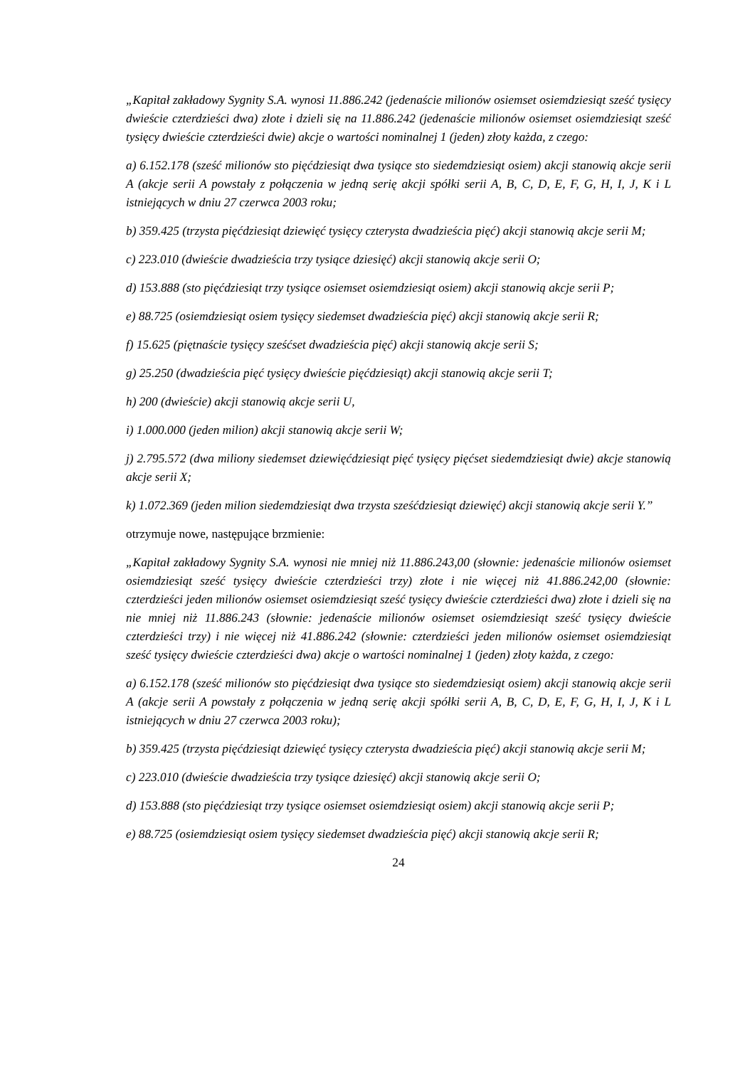„Kapitał zakładowy Sygnity S.A. wynosi 11.886.242 (jedenaście milionów osiemset osiemdziesiąt sześć tysięcy dwieście czterdzieści dwa) złote i dzieli się na 11.886.242 (jedenaście milionów osiemset osiemdziesiąt sześć tysięcy dwieście czterdzieści dwie) akcje o wartości nominalnej 1 (jeden) złoty każda, z czego:
a) 6.152.178 (sześć milionów sto pięćdziesiąt dwa tysiące sto siedemdziesiąt osiem) akcji stanowią akcje serii A (akcje serii A powstały z połączenia w jedną serię akcji spółki serii A, B, C, D, E, F, G, H, I, J, K i L istniejących w dniu 27 czerwca 2003 roku;
b) 359.425 (trzysta pięćdziesiąt dziewięć tysięcy czterysta dwadzieścia pięć) akcji stanowią akcje serii M;
c) 223.010 (dwieście dwadzieścia trzy tysiące dziesięć) akcji stanowią akcje serii O;
d) 153.888 (sto pięćdziesiąt trzy tysiące osiemset osiemdziesiąt osiem) akcji stanowią akcje serii P;
e) 88.725 (osiemdziesiąt osiem tysięcy siedemset dwadzieścia pięć) akcji stanowią akcje serii R;
f) 15.625 (piętnaście tysięcy sześćset dwadzieścia pięć) akcji stanowią akcje serii S;
g) 25.250 (dwadzieścia pięć tysięcy dwieście pięćdziesiąt) akcji stanowią akcje serii T;
h) 200 (dwieście) akcji stanowią akcje serii U,
i) 1.000.000 (jeden milion) akcji stanowią akcje serii W;
j) 2.795.572 (dwa miliony siedemset dziewięćdziesiąt pięć tysięcy pięćset siedemdziesiąt dwie) akcje stanowią akcje serii X;
k) 1.072.369 (jeden milion siedemdziesiąt dwa trzysta sześćdziesiąt dziewięć) akcji stanowią akcje serii Y.”
otrzymuje nowe, następujące brzmienie:
„Kapitał zakładowy Sygnity S.A. wynosi nie mniej niż 11.886.243,00 (słownie: jedenaście milionów osiemset osiemdziesiąt sześć tysięcy dwieście czterdzieści trzy) złote i nie więcej niż 41.886.242,00 (słownie: czterdzieści jeden milionów osiemset osiemdziesiąt sześć tysięcy dwieście czterdzieści dwa) złote i dzieli się na nie mniej niż 11.886.243 (słownie: jedenaście milionów osiemset osiemdziesiąt sześć tysięcy dwieście czterdzieści trzy) i nie więcej niż 41.886.242 (słownie: czterdzieści jeden milionów osiemset osiemdziesiąt sześć tysięcy dwieście czterdzieści dwa) akcje o wartości nominalnej 1 (jeden) złoty każda, z czego:
a) 6.152.178 (sześć milionów sto pięćdziesiąt dwa tysiące sto siedemdziesiąt osiem) akcji stanowią akcje serii A (akcje serii A powstały z połączenia w jedną serię akcji spółki serii A, B, C, D, E, F, G, H, I, J, K i L istniejących w dniu 27 czerwca 2003 roku);
b) 359.425 (trzysta pięćdziesiąt dziewięć tysięcy czterysta dwadzieścia pięć) akcji stanowią akcje serii M;
c) 223.010 (dwieście dwadzieścia trzy tysiące dziesięć) akcji stanowią akcje serii O;
d) 153.888 (sto pięćdziesiąt trzy tysiące osiemset osiemdziesiąt osiem) akcji stanowią akcje serii P;
e) 88.725 (osiemdziesiąt osiem tysięcy siedemset dwadzieścia pięć) akcji stanowią akcje serii R;
24